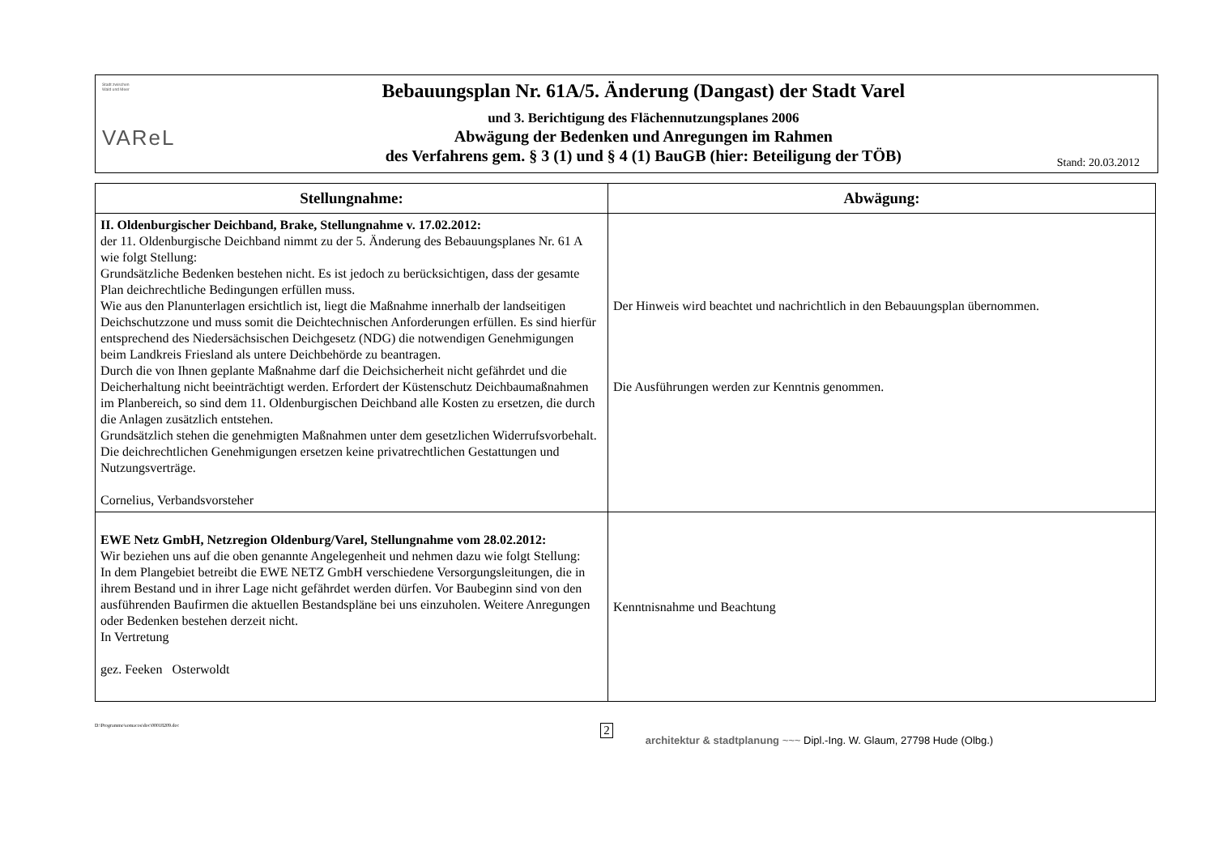Stadt zwischen
Wald und Meer
VAReL
Bebauungsplan Nr. 61A/5. Änderung (Dangast) der Stadt Varel
und 3. Berichtigung des Flächennutzungsplanes 2006
Abwägung der Bedenken und Anregungen im Rahmen
des Verfahrens gem. § 3 (1) und § 4 (1) BauGB (hier: Beteiligung der TÖB)
Stand: 20.03.2012
| Stellungnahme: | Abwägung: |
| --- | --- |
| II. Oldenburgischer Deichband, Brake, Stellungnahme v. 17.02.2012: der 11. Oldenburgische Deichband nimmt zu der 5. Änderung des Bebauungsplanes Nr. 61 A wie folgt Stellung: Grundsätzliche Bedenken bestehen nicht. Es ist jedoch zu berücksichtigen, dass der gesamte Plan deichrechtliche Bedingungen erfüllen muss. Wie aus den Planunterlagen ersichtlich ist, liegt die Maßnahme innerhalb der landseitigen Deichschutzzone und muss somit die Deichtechnischen Anforderungen erfüllen. Es sind hierfür entsprechend des Niedersächsischen Deichgesetz (NDG) die notwendigen Genehmigungen beim Landkreis Friesland als untere Deichbehörde zu beantragen. Durch die von Ihnen geplante Maßnahme darf die Deichsicherheit nicht gefährdet und die Deicherhaltung nicht beeinträchtigt werden. Erfordert der Küstenschutz Deichbaumaßnahmen im Planbereich, so sind dem 11. Oldenburgischen Deichband alle Kosten zu ersetzen, die durch die Anlagen zusätzlich entstehen. Grundsätzlich stehen die genehmigten Maßnahmen unter dem gesetzlichen Widerrufsvorbehalt. Die deichrechtlichen Genehmigungen ersetzen keine privatrechtlichen Gestattungen und Nutzungsverträge. Cornelius, Verbandsvorsteher | Der Hinweis wird beachtet und nachrichtlich in den Bebauungsplan übernommen. Die Ausführungen werden zur Kenntnis genommen. |
| EWE Netz GmbH, Netzregion Oldenburg/Varel, Stellungnahme vom 28.02.2012: Wir beziehen uns auf die oben genannte Angelegenheit und nehmen dazu wie folgt Stellung: In dem Plangebiet betreibt die EWE NETZ GmbH verschiedene Versorgungsleitungen, die in ihrem Bestand und in ihrer Lage nicht gefährdet werden dürfen. Vor Baubeginn sind von den ausführenden Baufirmen die aktuellen Bestandspläne bei uns einzuholen. Weitere Anregungen oder Bedenken bestehen derzeit nicht. In Vertretung gez. Feeken Osterwoldt | Kenntnisnahme und Beachtung |
D:\Programme\somacos\doc\00018209.doc 2 architektur & stadtplanung ~~~ Dipl.-Ing. W. Glaum, 27798 Hude (Olbg.)